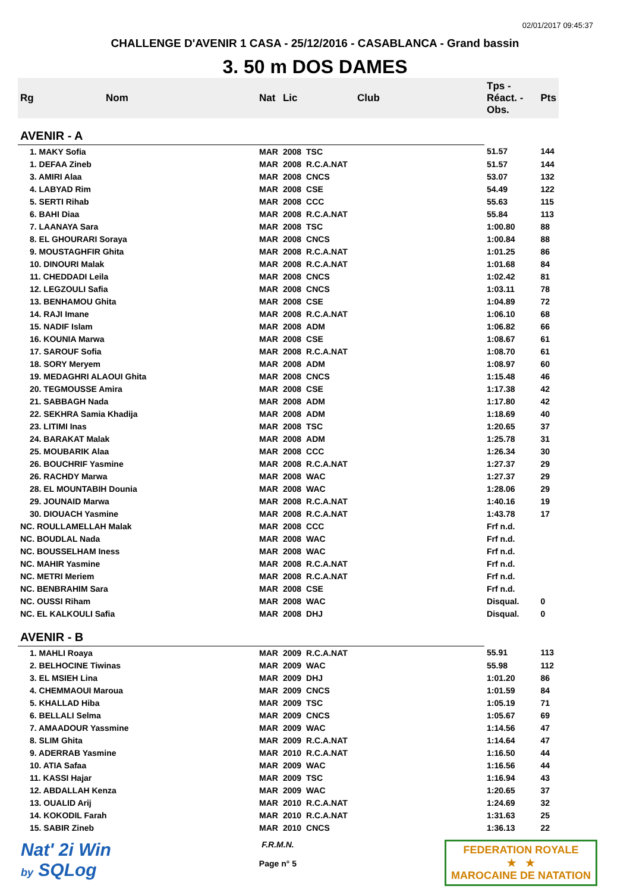02/01/2017 09:45:37
CHALLENGE D'AVENIR 1 CASA - 25/12/2016 - CASABLANCA - Grand bassin
3. 50 m DOS DAMES
| Rg | Nom | Nat | Lic | Club | Tps - Réact. - Obs. | Pts |
| --- | --- | --- | --- | --- | --- | --- |
| AVENIR - A | | | | | | |
| 1. MAKY Sofia | | MAR | 2008 | TSC | 51.57 | 144 |
| 1. DEFAA Zineb | | MAR | 2008 | R.C.A.NAT | 51.57 | 144 |
| 3. AMIRI Alaa | | MAR | 2008 | CNCS | 53.07 | 132 |
| 4. LABYAD Rim | | MAR | 2008 | CSE | 54.49 | 122 |
| 5. SERTI Rihab | | MAR | 2008 | CCC | 55.63 | 115 |
| 6. BAHI Diaa | | MAR | 2008 | R.C.A.NAT | 55.84 | 113 |
| 7. LAANAYA Sara | | MAR | 2008 | TSC | 1:00.80 | 88 |
| 8. EL GHOURARI Soraya | | MAR | 2008 | CNCS | 1:00.84 | 88 |
| 9. MOUSTAGHFIR Ghita | | MAR | 2008 | R.C.A.NAT | 1:01.25 | 86 |
| 10. DINOURI Malak | | MAR | 2008 | R.C.A.NAT | 1:01.68 | 84 |
| 11. CHEDDADI Leila | | MAR | 2008 | CNCS | 1:02.42 | 81 |
| 12. LEGZOULI Safia | | MAR | 2008 | CNCS | 1:03.11 | 78 |
| 13. BENHAMOU Ghita | | MAR | 2008 | CSE | 1:04.89 | 72 |
| 14. RAJI Imane | | MAR | 2008 | R.C.A.NAT | 1:06.10 | 68 |
| 15. NADIF Islam | | MAR | 2008 | ADM | 1:06.82 | 66 |
| 16. KOUNIA Marwa | | MAR | 2008 | CSE | 1:08.67 | 61 |
| 17. SAROUF Sofia | | MAR | 2008 | R.C.A.NAT | 1:08.70 | 61 |
| 18. SORY Meryem | | MAR | 2008 | ADM | 1:08.97 | 60 |
| 19. MEDAGHRI ALAOUI Ghita | | MAR | 2008 | CNCS | 1:15.48 | 46 |
| 20. TEGMOUSSE Amira | | MAR | 2008 | CSE | 1:17.38 | 42 |
| 21. SABBAGH Nada | | MAR | 2008 | ADM | 1:17.80 | 42 |
| 22. SEKHRA Samia Khadija | | MAR | 2008 | ADM | 1:18.69 | 40 |
| 23. LITIMI Inas | | MAR | 2008 | TSC | 1:20.65 | 37 |
| 24. BARAKAT Malak | | MAR | 2008 | ADM | 1:25.78 | 31 |
| 25. MOUBARIK Alaa | | MAR | 2008 | CCC | 1:26.34 | 30 |
| 26. BOUCHRIF Yasmine | | MAR | 2008 | R.C.A.NAT | 1:27.37 | 29 |
| 26. RACHDY Marwa | | MAR | 2008 | WAC | 1:27.37 | 29 |
| 28. EL MOUNTABIH Dounia | | MAR | 2008 | WAC | 1:28.06 | 29 |
| 29. JOUNAID Marwa | | MAR | 2008 | R.C.A.NAT | 1:40.16 | 19 |
| 30. DIOUACH Yasmine | | MAR | 2008 | R.C.A.NAT | 1:43.78 | 17 |
| NC. ROULLAMELLAH Malak | | MAR | 2008 | CCC | Frf n.d. | |
| NC. BOUDLAL Nada | | MAR | 2008 | WAC | Frf n.d. | |
| NC. BOUSSELHAM Iness | | MAR | 2008 | WAC | Frf n.d. | |
| NC. MAHIR Yasmine | | MAR | 2008 | R.C.A.NAT | Frf n.d. | |
| NC. METRI Meriem | | MAR | 2008 | R.C.A.NAT | Frf n.d. | |
| NC. BENBRAHIM Sara | | MAR | 2008 | CSE | Frf n.d. | |
| NC. OUSSI Riham | | MAR | 2008 | WAC | Disqual. | 0 |
| NC. EL KALKOULI Safia | | MAR | 2008 | DHJ | Disqual. | 0 |
| AVENIR - B | | | | | | |
| 1. MAHLI Roaya | | MAR | 2009 | R.C.A.NAT | 55.91 | 113 |
| 2. BELHOCINE Tiwinas | | MAR | 2009 | WAC | 55.98 | 112 |
| 3. EL MSIEH Lina | | MAR | 2009 | DHJ | 1:01.20 | 86 |
| 4. CHEMMAOUI Maroua | | MAR | 2009 | CNCS | 1:01.59 | 84 |
| 5. KHALLAD Hiba | | MAR | 2009 | TSC | 1:05.19 | 71 |
| 6. BELLALI Selma | | MAR | 2009 | CNCS | 1:05.67 | 69 |
| 7. AMAADOUR Yassmine | | MAR | 2009 | WAC | 1:14.56 | 47 |
| 8. SLIM Ghita | | MAR | 2009 | R.C.A.NAT | 1:14.64 | 47 |
| 9. ADERRAB Yasmine | | MAR | 2010 | R.C.A.NAT | 1:16.50 | 44 |
| 10. ATIA Safaa | | MAR | 2009 | WAC | 1:16.56 | 44 |
| 11. KASSI Hajar | | MAR | 2009 | TSC | 1:16.94 | 43 |
| 12. ABDALLAH Kenza | | MAR | 2009 | WAC | 1:20.65 | 37 |
| 13. OUALID Arij | | MAR | 2010 | R.C.A.NAT | 1:24.69 | 32 |
| 14. KOKODIL Farah | | MAR | 2010 | R.C.A.NAT | 1:31.63 | 25 |
| 15. SABIR Zineb | | MAR | 2010 | CNCS | 1:36.13 | 22 |
Nat' 2i Win
by SQLog
F.R.M.N.
Page n° 5
FEDERATION ROYALE
★ ★
MAROCAINE DE NATATION